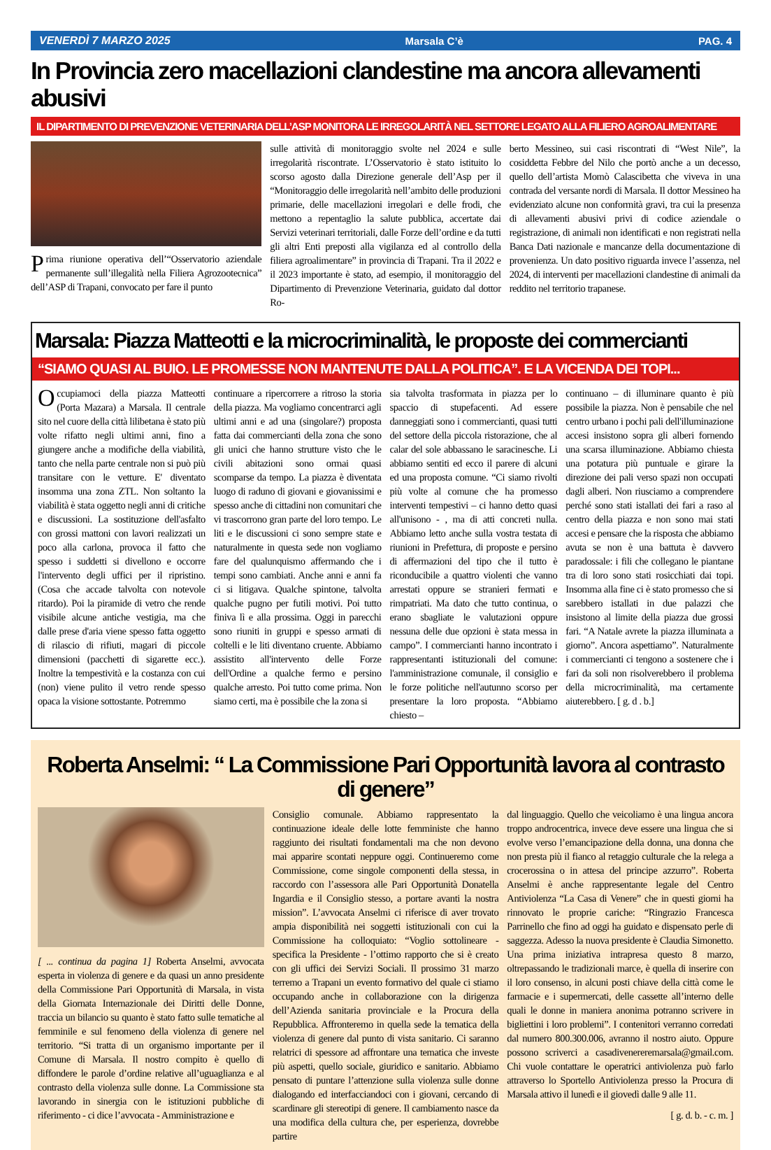VENERDÌ 7 MARZO 2025 Marsala C’è PAG. 4
In Provincia zero macellazioni clandestine ma ancora allevamenti abusivi
IL DIPARTIMENTO DI PREVENZIONE VETERINARIA DELL’ASP MONITORA LE IRREGOLARITÀ NEL SETTORE LEGATO ALLA FILIERO AGROALIMENTARE
Prima riunione operativa dell’“Osservatorio aziendale permanente sull’illegalità nella Filiera Agrozootecnica” dell’ASP di Trapani, convocato per fare il punto
sulle attività di monitoraggio svolte nel 2024 e sulle irregolarità riscontrate. L’Osservatorio è stato istituito lo scorso agosto dalla Direzione generale dell’Asp per il “Monitoraggio delle irregolarità nell’ambito delle produzioni primarie, delle macellazioni irregolari e delle frodi, che mettono a repentaglio la salute pubblica, accertate dai Servizi veterinari territoriali, dalle Forze dell’ordine e da tutti gli altri Enti preposti alla vigilanza ed al controllo della filiera agroalimentare” in provincia di Trapani. Tra il 2022 e il 2023 importante è stato, ad esempio, il monitoraggio del Dipartimento di Prevenzione Veterinaria, guidato dal dottor Ro-
berto Messineo, sui casi riscontrati di “West Nile”, la cosiddetta Febbre del Nilo che portò anche a un decesso, quello dell’artista Momò Calascibetta che viveva in una contrada del versante nordi di Marsala. Il dottor Messineo ha evidenziato alcune non conformità gravi, tra cui la presenza di allevamenti abusivi privi di codice aziendale o registrazione, di animali non identificati e non registrati nella Banca Dati nazionale e mancanze della documentazione di provenienza. Un dato positivo riguarda invece l’assenza, nel 2024, di interventi per macellazioni clandestine di animali da reddito nel territorio trapanese.
Marsala: Piazza Matteotti e la microcriminalità, le proposte dei commercianti
“SIAMO QUASI AL BUIO. LE PROMESSE NON MANTENUTE DALLA POLITICA”. E LA VICENDA DEI TOPI...
Occupiamoci della piazza Matteotti (Porta Mazara) a Marsala. Il centrale sito nel cuore della città lilibetana è stato più volte rifatto negli ultimi anni, fino a giungere anche a modifiche della viabilità, tanto che nella parte centrale non si può più transitare con le vetture. E' diventato insomma una zona ZTL. Non soltanto la viabilità è stata oggetto negli anni di critiche e discussioni. La sostituzione dell'asfalto con grossi mattoni con lavori realizzati un poco alla carlona, provoca il fatto che spesso i suddetti si divellono e occorre l'intervento degli uffici per il ripristino. (Cosa che accade talvolta con notevole ritardo). Poi la piramide di vetro che rende visibile alcune antiche vestigia, ma che dalle prese d'aria viene spesso fatta oggetto di rilascio di rifiuti, magari di piccole dimensioni (pacchetti di sigarette ecc.). Inoltre la tempestività e la costanza con cui (non) viene pulito il vetro rende spesso opaca la visione sottostante. Potremmo
continuare a ripercorrere a ritroso la storia della piazza. Ma vogliamo concentrarci agli ultimi anni e ad una (singolare?) proposta fatta dai commercianti della zona che sono gli unici che hanno strutture visto che le civili abitazioni sono ormai quasi scomparse da tempo. La piazza è diventata luogo di raduno di giovani e giovanissimi e spesso anche di cittadini non comunitari che vi trascorrono gran parte del loro tempo. Le liti e le discussioni ci sono sempre state e naturalmente in questa sede non vogliamo fare del qualunquismo affermando che i tempi sono cambiati. Anche anni e anni fa ci si litigava. Qualche spintone, talvolta qualche pugno per futili motivi. Poi tutto finiva lì e alla prossima. Oggi in parecchi sono riuniti in gruppi e spesso armati di coltelli e le liti diventano cruente. Abbiamo assistito all'intervento delle Forze dell'Ordine a qualche fermo e persino qualche arresto. Poi tutto come prima. Non siamo certi, ma è possibile che la zona si
sia talvolta trasformata in piazza per lo spaccio di stupefacenti. Ad essere danneggiati sono i commercianti, quasi tutti del settore della piccola ristorazione, che al calar del sole abbassano le saracinesche. Li abbiamo sentiti ed ecco il parere di alcuni ed una proposta comune. “Ci siamo rivolti più volte al comune che ha promesso interventi tempestivi – ci hanno detto quasi all'unisono - , ma di atti concreti nulla. Abbiamo letto anche sulla vostra testata di riunioni in Prefettura, di proposte e persino di affermazioni del tipo che il tutto è riconducibile a quattro violenti che vanno arrestati oppure se stranieri fermati e rimpatriati. Ma dato che tutto continua, o erano sbagliate le valutazioni oppure nessuna delle due opzioni è stata messa in campo”. I commercianti hanno incontrato i rappresentanti istituzionali del comune: l'amministrazione comunale, il consiglio e le forze politiche nell'autunno scorso per presentare la loro proposta. “Abbiamo chiesto –
continuano – di illuminare quanto è più possibile la piazza. Non è pensabile che nel centro urbano i pochi pali dell'illuminazione accesi insistono sopra gli alberi fornendo una scarsa illuminazione. Abbiamo chiesta una potatura più puntuale e girare la direzione dei pali verso spazi non occupati dagli alberi. Non riusciamo a comprendere perché sono stati istallati dei fari a raso al centro della piazza e non sono mai stati accesi e pensare che la risposta che abbiamo avuta se non è una battuta è davvero paradossale: i fili che collegano le piantane tra di loro sono stati rosicchiati dai topi. Insomma alla fine ci è stato promesso che si sarebbero istallati in due palazzi che insistono al limite della piazza due grossi fari. “A Natale avrete la piazza illuminata a giorno”. Ancora aspettiamo”. Naturalmente i commercianti ci tengono a sostenere che i fari da soli non risolverebbero il problema della microcriminalità, ma certamente aiuterebbero. [ g. d . b.]
Roberta Anselmi: “ La Commissione Pari Opportunità lavora al contrasto di genere”
[ ... continua da pagina 1] Roberta Anselmi, avvocata esperta in violenza di genere e da quasi un anno presidente della Commissione Pari Opportunità di Marsala, in vista della Giornata Internazionale dei Diritti delle Donne, traccia un bilancio su quanto è stato fatto sulle tematiche al femminile e sul fenomeno della violenza di genere nel territorio. “Si tratta di un organismo importante per il Comune di Marsala. Il nostro compito è quello di diffondere le parole d’ordine relative all’uguaglianza e al contrasto della violenza sulle donne. La Commissione sta lavorando in sinergia con le istituzioni pubbliche di riferimento - ci dice l’avvocata - Amministrazione e
Consiglio comunale. Abbiamo rappresentato la continuazione ideale delle lotte femministe che hanno raggiunto dei risultati fondamentali ma che non devono mai apparire scontati neppure oggi. Continueremo come Commissione, come singole componenti della stessa, in raccordo con l’assessora alle Pari Opportunità Donatella Ingardia e il Consiglio stesso, a portare avanti la nostra mission”. L’avvocata Anselmi ci riferisce di aver trovato ampia disponibilità nei soggetti istituzionali con cui la Commissione ha colloquiato: “Voglio sottolineare - specifica la Presidente - l’ottimo rapporto che si è creato con gli uffici dei Servizi Sociali. Il prossimo 31 marzo terremo a Trapani un evento formativo del quale ci stiamo occupando anche in collaborazione con la dirigenza dell’Azienda sanitaria provinciale e la Procura della Repubblica. Affronteremo in quella sede la tematica della violenza di genere dal punto di vista sanitario. Ci saranno relatrici di spessore ad affrontare una tematica che investe più aspetti, quello sociale, giuridico e sanitario. Abbiamo pensato di puntare l’attenzione sulla violenza sulle donne dialogando ed interfacciandoci con i giovani, cercando di scardinare gli stereotipi di genere. Il cambiamento nasce da una modifica della cultura che, per esperienza, dovrebbe partire
dal linguaggio. Quello che veicoliamo è una lingua ancora troppo androcentrica, invece deve essere una lingua che si evolve verso l’emancipazione della donna, una donna che non presta più il fianco al retaggio culturale che la relega a crocerossina o in attesa del principe azzurro”. Roberta Anselmi è anche rappresentante legale del Centro Antiviolenza “La Casa di Venere” che in questi giorni ha rinnovato le proprie cariche: “Ringrazio Francesca Parrinello che fino ad oggi ha guidato e dispensato perle di saggezza. Adesso la nuova presidente è Claudia Simonetto. Una prima iniziativa intrapresa questo 8 marzo, oltrepassando le tradizionali marce, è quella di inserire con il loro consenso, in alcuni posti chiave della città come le farmacie e i supermercati, delle cassette all’interno delle quali le donne in maniera anonima potranno scrivere in bigliettini i loro problemi”. I contenitori verranno corredati dal numero 800.300.006, avranno il nostro aiuto. Oppure possono scriverci a casadivenereremarsala@gmail.com. Chi vuole contattare le operatrici antiviolenza può farlo attraverso lo Sportello Antiviolenza presso la Procura di Marsala attivo il lunedì e il giovedì dalle 9 alle 11.
[ g. d. b. - c. m. ]